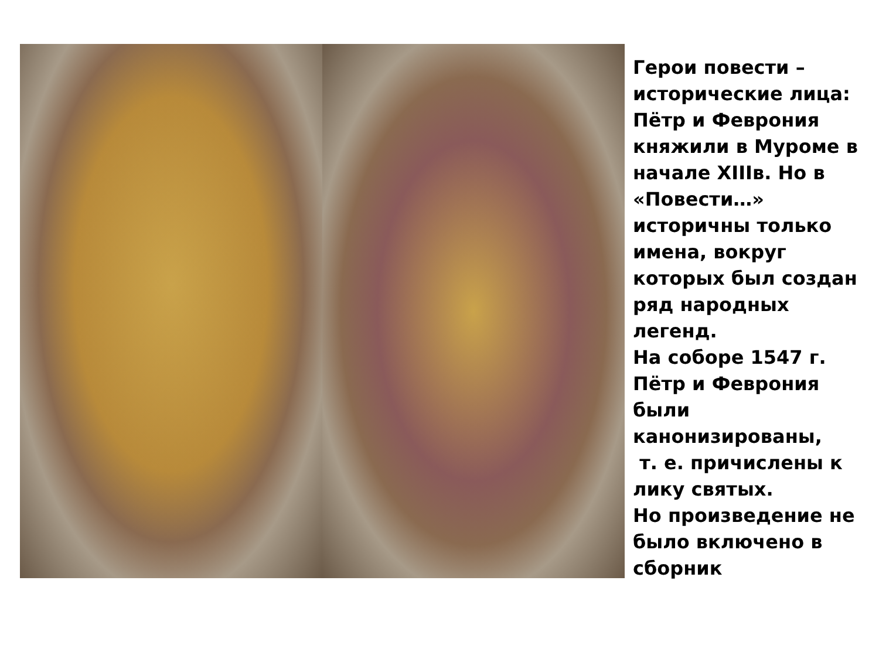Герои повести – исторические лица:
Пётр и Феврония княжили в Муроме в начале XIIIв. Но в «Повести…» историчны только имена, вокруг которых был создан ряд народных легенд.
На соборе 1547 г. Пётр и Феврония были канонизированы,
т. е. причислены к лику святых.
Но произведение не было включено в сборник